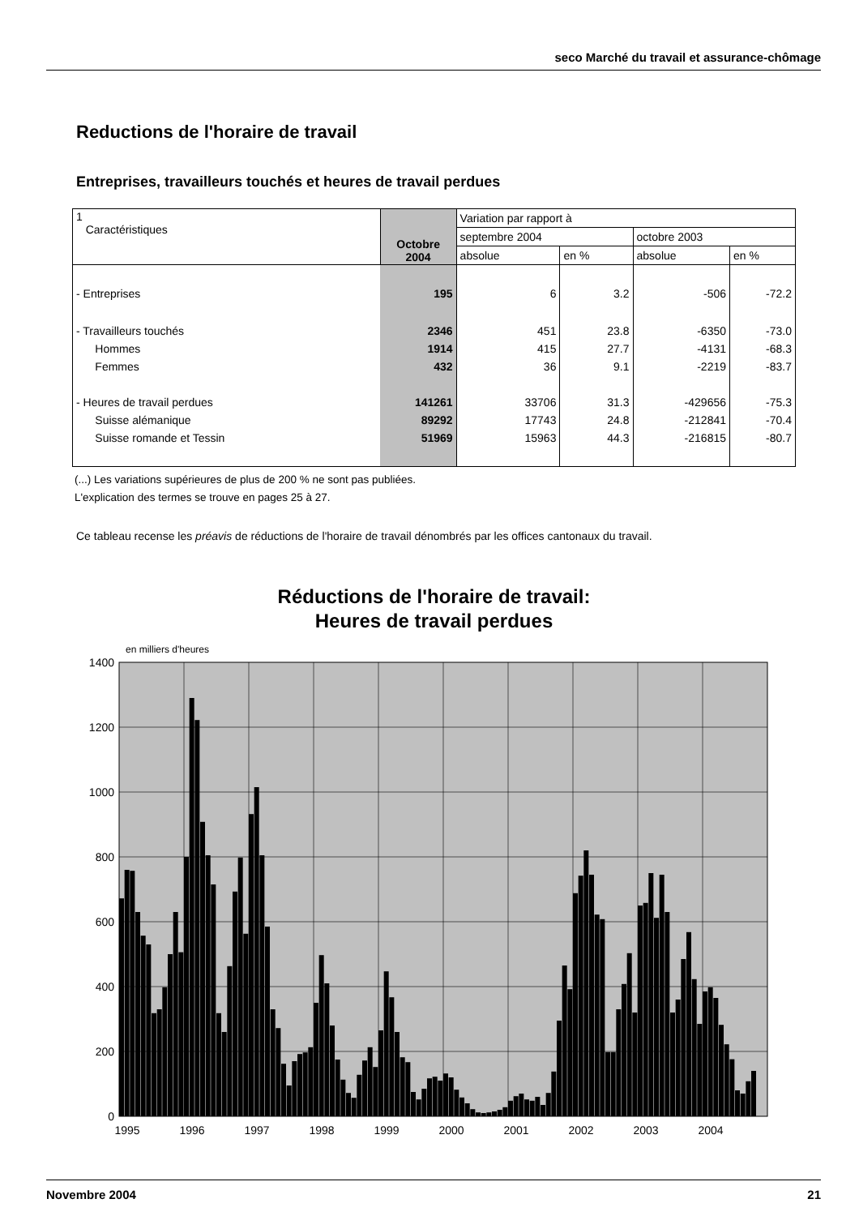seco Marché du travail et assurance-chômage
Reductions de l'horaire de travail
Entreprises, travailleurs touchés et heures de travail perdues
| 1 Caractéristiques | Octobre 2004 | Variation par rapport à | | | |
| | | septembre 2004 | | octobre 2003 | |
| | | absolue | en % | absolue | en % |
| - Entreprises | 195 | 6 | 3.2 | -506 | -72.2 |
| - Travailleurs touchés | 2346 | 451 | 23.8 | -6350 | -73.0 |
| Hommes | 1914 | 415 | 27.7 | -4131 | -68.3 |
| Femmes | 432 | 36 | 9.1 | -2219 | -83.7 |
| - Heures de travail perdues | 141261 | 33706 | 31.3 | -429656 | -75.3 |
| Suisse alémanique | 89292 | 17743 | 24.8 | -212841 | -70.4 |
| Suisse romande et Tessin | 51969 | 15963 | 44.3 | -216815 | -80.7 |
(...) Les variations supérieures de plus de 200 % ne sont pas publiées.
L'explication des termes se trouve en pages 25 à 27.
Ce tableau recense les préavis de réductions de l'horaire de travail dénombrés par les offices cantonaux du travail.
Réductions de l'horaire de travail:
Heures de travail perdues
en milliers d'heures
1400
1200
1000
800
600
400
200
0
1995
1996
1997
1998
1999
2000
2001
2002
2003
2004
Novembre 2004 21